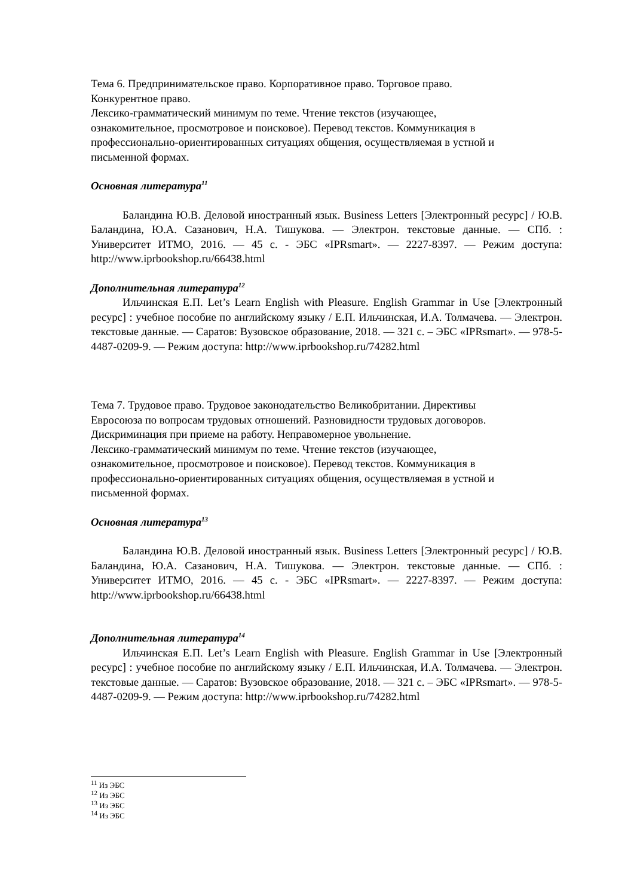Тема 6. Предпринимательское право. Корпоративное право. Торговое право.
Конкурентное право.
Лексико-грамматический минимум по теме. Чтение текстов (изучающее,
ознакомительное, просмотровое и поисковое). Перевод текстов. Коммуникация в
профессионально-ориентированных ситуациях общения, осуществляемая в устной и
письменной формах.
Основная литература<sup>11</sup>
Баландина Ю.В. Деловой иностранный язык. Business Letters [Электронный ресурс] / Ю.В. Баландина, Ю.А. Сазанович, Н.А. Тишукова. — Электрон. текстовые данные. — СПб. : Университет ИТМО, 2016. — 45 c. - ЭБС «IPRsmart». — 2227-8397. — Режим доступа: http://www.iprbookshop.ru/66438.html
Дополнительная литература<sup>12</sup>
Ильчинская Е.П. Let’s Learn English with Pleasure. English Grammar in Use [Электронный ресурс] : учебное пособие по английскому языку / Е.П. Ильчинская, И.А. Толмачева. — Электрон. текстовые данные. — Саратов: Вузовское образование, 2018. — 321 c. – ЭБС «IPRsmart». — 978-5-4487-0209-9. — Режим доступа: http://www.iprbookshop.ru/74282.html
Тема 7. Трудовое право. Трудовое законодательство Великобритании. Директивы
Евросоюза по вопросам трудовых отношений. Разновидности трудовых договоров.
Дискриминация при приеме на работу. Неправомерное увольнение.
Лексико-грамматический минимум по теме. Чтение текстов (изучающее,
ознакомительное, просмотровое и поисковое). Перевод текстов. Коммуникация в
профессионально-ориентированных ситуациях общения, осуществляемая в устной и
письменной формах.
Основная литература<sup>13</sup>
Баландина Ю.В. Деловой иностранный язык. Business Letters [Электронный ресурс] / Ю.В. Баландина, Ю.А. Сазанович, Н.А. Тишукова. — Электрон. текстовые данные. — СПб. : Университет ИТМО, 2016. — 45 c. - ЭБС «IPRsmart». — 2227-8397. — Режим доступа: http://www.iprbookshop.ru/66438.html
Дополнительная литература<sup>14</sup>
Ильчинская Е.П. Let’s Learn English with Pleasure. English Grammar in Use [Электронный ресурс] : учебное пособие по английскому языку / Е.П. Ильчинская, И.А. Толмачева. — Электрон. текстовые данные. — Саратов: Вузовское образование, 2018. — 321 c. – ЭБС «IPRsmart». — 978-5-4487-0209-9. — Режим доступа: http://www.iprbookshop.ru/74282.html
<sup>11</sup> Из ЭБС
<sup>12</sup> Из ЭБС
<sup>13</sup> Из ЭБС
<sup>14</sup> Из ЭБС